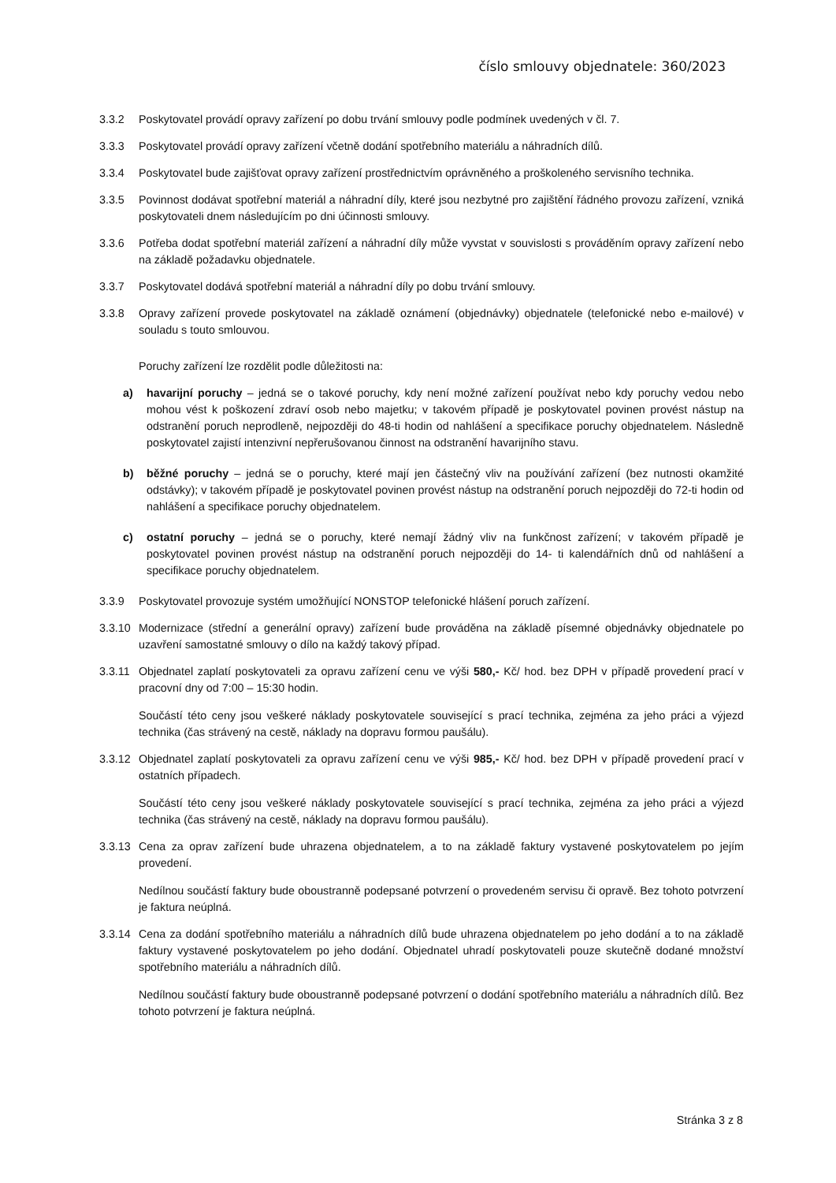číslo smlouvy objednatele: 360/2023
3.3.2 Poskytovatel provádí opravy zařízení po dobu trvání smlouvy podle podmínek uvedených v čl. 7.
3.3.3 Poskytovatel provádí opravy zařízení včetně dodání spotřebního materiálu a náhradních dílů.
3.3.4 Poskytovatel bude zajišťovat opravy zařízení prostřednictvím oprávněného a proškoleného servisního technika.
3.3.5 Povinnost dodávat spotřební materiál a náhradní díly, které jsou nezbytné pro zajištění řádného provozu zařízení, vzniká poskytovateli dnem následujícím po dni účinnosti smlouvy.
3.3.6 Potřeba dodat spotřební materiál zařízení a náhradní díly může vyvstat v souvislosti s prováděním opravy zařízení nebo na základě požadavku objednatele.
3.3.7 Poskytovatel dodává spotřební materiál a náhradní díly po dobu trvání smlouvy.
3.3.8 Opravy zařízení provede poskytovatel na základě oznámení (objednávky) objednatele (telefonické nebo e-mailové) v souladu s touto smlouvou.
Poruchy zařízení lze rozdělit podle důležitosti na:
a) havarijní poruchy – jedná se o takové poruchy, kdy není možné zařízení používat nebo kdy poruchy vedou nebo mohou vést k poškození zdraví osob nebo majetku; v takovém případě je poskytovatel povinen provést nástup na odstranění poruch neprodleně, nejpozději do 48-ti hodin od nahlášení a specifikace poruchy objednatelem. Následně poskytovatel zajistí intenzivní nepřerušovanou činnost na odstranění havarijního stavu.
b) běžné poruchy – jedná se o poruchy, které mají jen částečný vliv na používání zařízení (bez nutnosti okamžité odstávky); v takovém případě je poskytovatel povinen provést nástup na odstranění poruch nejpozději do 72-ti hodin od nahlášení a specifikace poruchy objednatelem.
c) ostatní poruchy – jedná se o poruchy, které nemají žádný vliv na funkčnost zařízení; v takovém případě je poskytovatel povinen provést nástup na odstranění poruch nejpozději do 14- ti kalendářních dnů od nahlášení a specifikace poruchy objednatelem.
3.3.9 Poskytovatel provozuje systém umožňující NONSTOP telefonické hlášení poruch zařízení.
3.3.10
Modernizace (střední a generální opravy) zařízení bude prováděna na základě písemné objednávky objednatele po uzavření samostatné smlouvy o dílo na každý takový případ.
3.3.11
Objednatel zaplatí poskytovateli za opravu zařízení cenu ve výši 580,- Kč/ hod. bez DPH v případě provedení prací v pracovní dny od 7:00 – 15:30 hodin.
Součástí této ceny jsou veškeré náklady poskytovatele související s prací technika, zejména za jeho práci a výjezd technika (čas strávený na cestě, náklady na dopravu formou paušálu).
3.3.12
Objednatel zaplatí poskytovateli za opravu zařízení cenu ve výši 985,- Kč/ hod. bez DPH v případě provedení prací v ostatních případech.
Součástí této ceny jsou veškeré náklady poskytovatele související s prací technika, zejména za jeho práci a výjezd technika (čas strávený na cestě, náklady na dopravu formou paušálu).
3.3.13
Cena za oprav zařízení bude uhrazena objednatelem, a to na základě faktury vystavené poskytovatelem po jejím provedení.
Nedílnou součástí faktury bude oboustranně podepsané potvrzení o provedeném servisu či opravě. Bez tohoto potvrzení je faktura neúplná.
3.3.14
Cena za dodání spotřebního materiálu a náhradních dílů bude uhrazena objednatelem po jeho dodání a to na základě faktury vystavené poskytovatelem po jeho dodání. Objednatel uhradí poskytovateli pouze skutečně dodané množství spotřebního materiálu a náhradních dílů.
Nedílnou součástí faktury bude oboustranně podepsané potvrzení o dodání spotřebního materiálu a náhradních dílů. Bez tohoto potvrzení je faktura neúplná.
Stránka 3 z 8